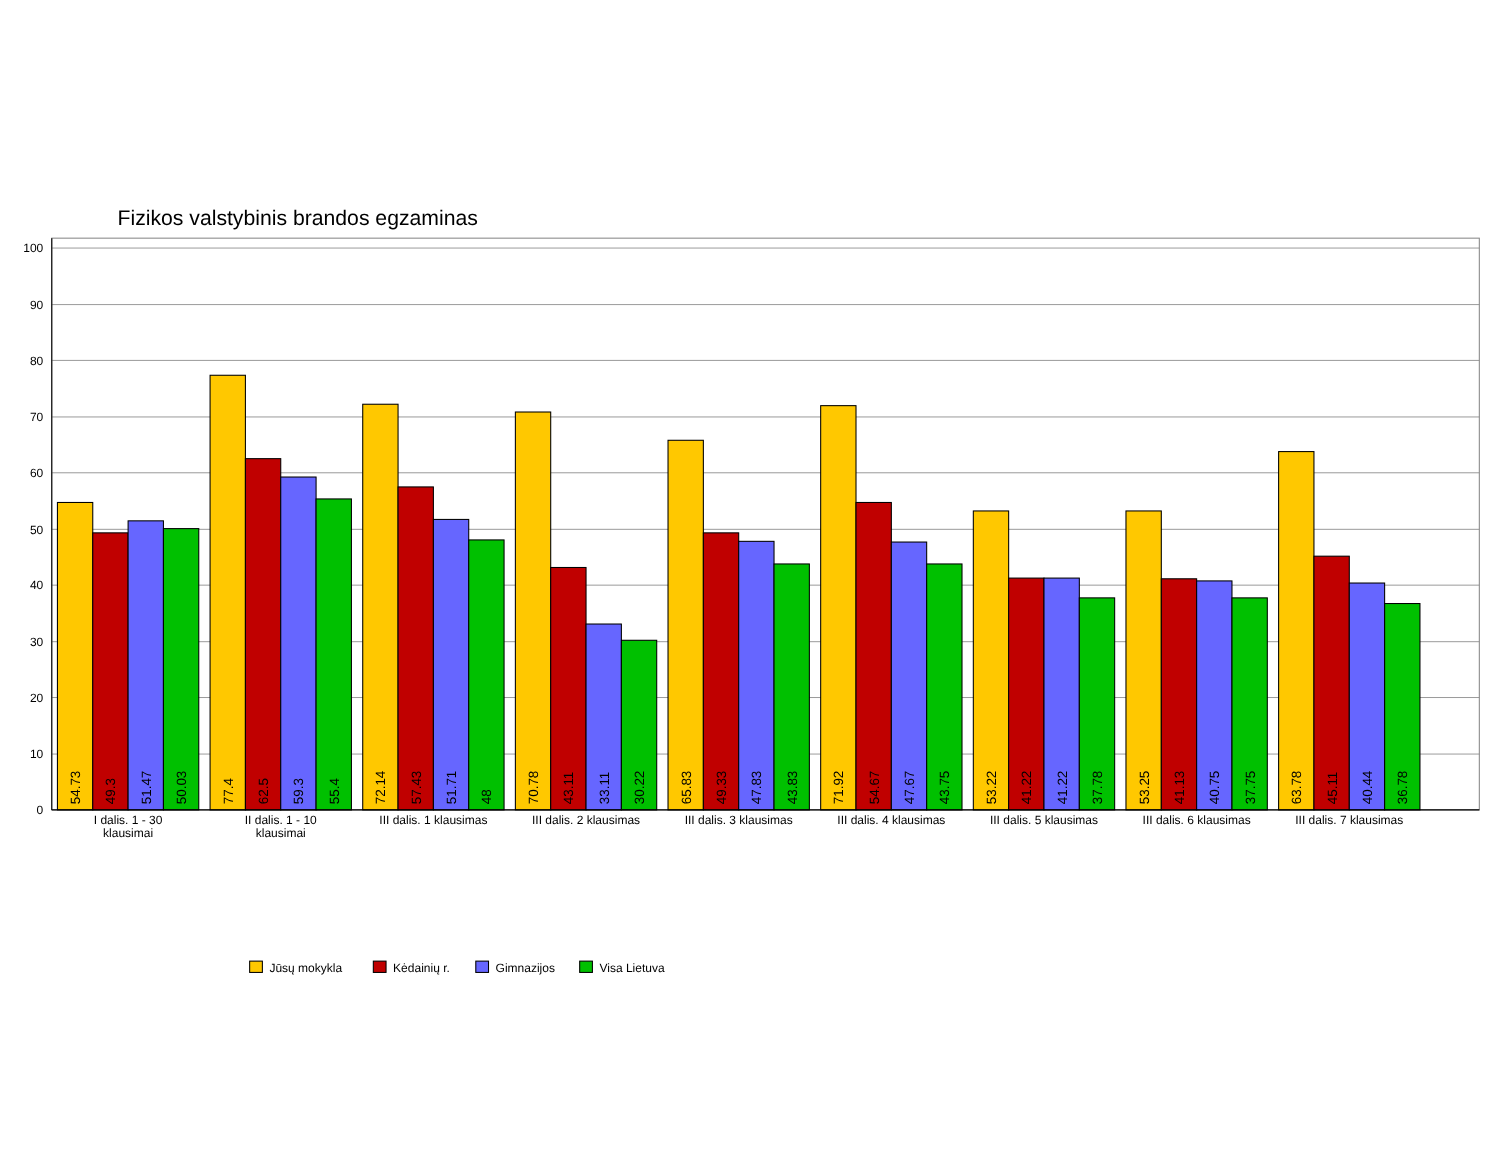Fizikos valstybinis brandos egzaminas
100
90
80
70
60
50
40
30
20
10
0
54.73
49.3
51.47
50.03
77.4
62.5
59.3
55.4
72.14
57.43
51.71
48
70.78
43.11
33.11
30.22
65.83
49.33
47.83
43.83
71.92
54.67
47.67
43.75
53.22
41.22
41.22
37.78
53.25
41.13
40.75
37.75
63.78
45.11
40.44
36.78
I dalis. 1 - 30
klausimai
II dalis. 1 - 10
klausimai
III dalis. 1 klausimas
III dalis. 2 klausimas
III dalis. 3 klausimas
III dalis. 4 klausimas
III dalis. 5 klausimas
III dalis. 6 klausimas
III dalis. 7 klausimas
Jūsų mokykla
Kėdainių r.
Gimnazijos
Visa Lietuva